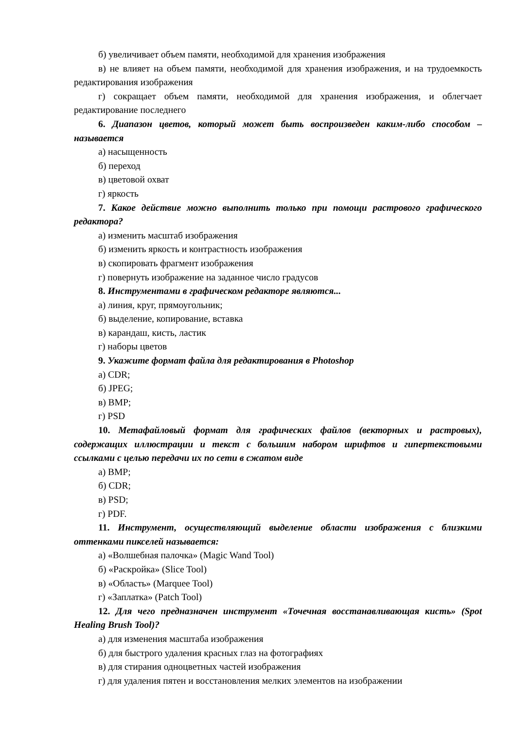б) увеличивает объем памяти, необходимой для хранения изображения
в) не влияет на объем памяти, необходимой для хранения изображения, и на трудоемкость редактирования изображения
г) сокращает объем памяти, необходимой для хранения изображения, и облегчает редактирование последнего
6. Диапазон цветов, который может быть воспроизведен каким-либо способом – называется
а) насыщенность
б) переход
в) цветовой охват
г) яркость
7. Какое действие можно выполнить только при помощи растрового графического редактора?
а) изменить масштаб изображения
б) изменить яркость и контрастность изображения
в) скопировать фрагмент изображения
г) повернуть изображение на заданное число градусов
8. Инструментами в графическом редакторе являются...
а) линия, круг, прямоугольник;
б) выделение, копирование, вставка
в) карандаш, кисть, ластик
г) наборы цветов
9. Укажите формат файла для редактирования в Photoshop
а) CDR;
б) JPEG;
в) BMP;
г) PSD
10. Метафайловый формат для графических файлов (векторных и растровых), содержащих иллюстрации и текст с большим набором шрифтов и гипертекстовыми ссылками с целью передачи их по сети в сжатом виде
а) BMP;
б) CDR;
в) PSD;
г) PDF.
11. Инструмент, осуществляющий выделение области изображения с близкими оттенками пикселей называется:
а) «Волшебная палочка» (Magic Wand Tool)
б) «Раскройка» (Slice Tool)
в) «Область» (Marquee Tool)
г) «Заплатка» (Patch Tool)
12. Для чего предназначен инструмент «Точечная восстанавливающая кисть» (Spot Healing Brush Tool)?
а) для изменения масштаба изображения
б) для быстрого удаления красных глаз на фотографиях
в) для стирания одноцветных частей изображения
г) для удаления пятен и восстановления мелких элементов на изображении